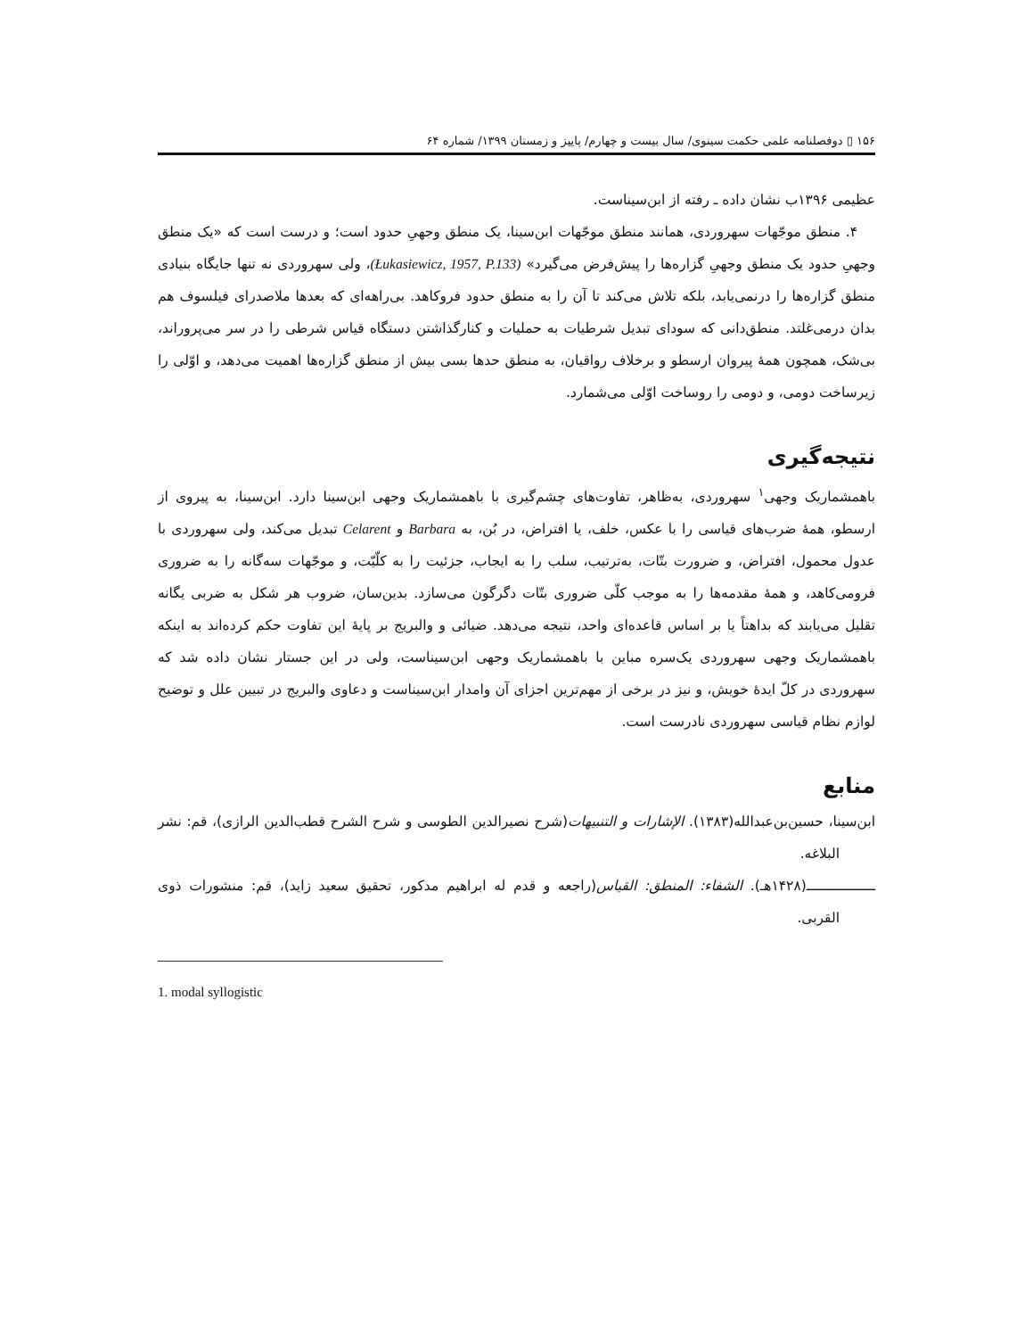۱۵۶ ▯ دوفصلنامه علمی حکمت سینوی/ سال بیست و چهارم/ پاییز و زمستان ۱۳۹۹/ شماره ۶۴
عظیمی ۱۳۹۶ب نشان داده ـ رفته از ابن‌سیناست.
۴. منطق موجّهات سهروردی، همانند منطق موجّهات ابن‌سینا، یک منطق وجهیِ حدود است؛ و درست است که «یک منطق وجهیِ حدود یک منطق وجهیِ گزاره‌ها را پیش‌فرض می‌گیرد» (Łukasiewicz, 1957, P.133)، ولی سهروردی نه تنها جایگاه بنیادی منطق گزاره‌ها را درنمی‌یابد، بلکه تلاش می‌کند تا آن را به منطق حدود فروکاهد. بی‌راهه‌ای که بعدها ملاصدرای فیلسوف هم بدان درمی‌غلتد. منطق‌دانی که سودای تبدیل شرطیات به حملیات و کنارگذاشتن دستگاه قیاس شرطی را در سر می‌پروراند، بی‌شک، همچون همهٔ پیروان ارسطو و برخلاف رواقیان، به منطق حدها بسی بیش از منطق گزاره‌ها اهمیت می‌دهد، و اوّلی را زیرساخت دومی، و دومی را روساخت اوّلی می‌شمارد.
نتیجه‌گیری
باهمشماریک وجهی<sup>۱</sup> سهروردی، به‌ظاهر، تفاوت‌های چشم‌گیری با باهمشماریک وجهی ابن‌سینا دارد. ابن‌سینا، به پیروی از ارسطو، همهٔ ضرب‌های قیاسی را با عکس، خلف، یا افتراض، در بُن، به Barbara و Celarent تبدیل می‌کند، ولی سهروردی با عدول محمول، افتراض، و ضرورت بتّات، به‌ترتیب، سلب را به ایجاب، جزئیت را به کلّیّت، و موجّهات سه‌گانه را به ضروری فرومی‌کاهد، و همهٔ مقدمه‌ها را به موجب کلّی ضروری بتّات دگرگون می‌سازد. بدین‌سان، ضروب هر شکل به ضربی یگانه تقلیل می‌یابند که بداهتاً یا بر اساس قاعده‌ای واحد، نتیجه می‌دهد. ضیائی و والبریج بر پایهٔ این تفاوت حکم کرده‌اند به اینکه باهمشماریک وجهی سهروردی یک‌سره مباین با باهمشماریک وجهی ابن‌سیناست، ولی در این جستار نشان داده شد که سهروردی در کلّ ایدهٔ خویش، و نیز در برخی از مهم‌ترین اجزای آن وامدار ابن‌سیناست و دعاوی والبریج در تبیین علل و توضیح لوازم نظام قیاسی سهروردی نادرست است.
منابع
ابن‌سینا، حسین‌بن‌عبدالله(۱۳۸۳). الإشارات و التنبیهات(شرح نصیرالدین الطوسی و شرح الشرح قطب‌الدین الرازی)، قم: نشر البلاغه.
ـــــــــــــــــ(۱۴۲۸هـ). الشفاء: المنطق: القیاس(راجعه و قدم له ابراهیم مدکور، تحقیق سعید زاید)، قم: منشورات ذوی القربی.
1. modal syllogistic